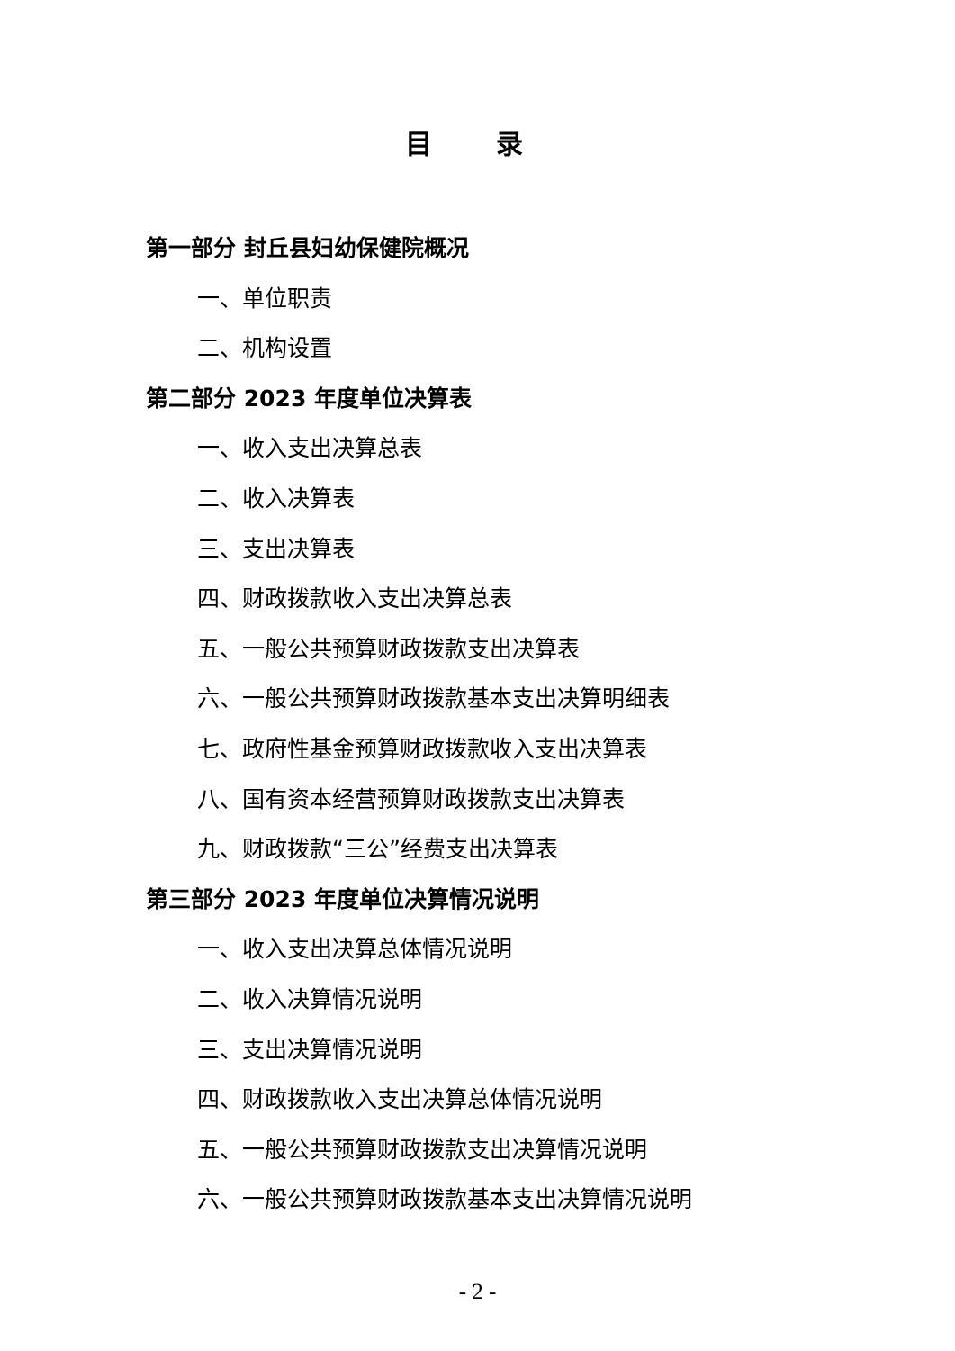目 录
第一部分 封丘县妇幼保健院概况
一、单位职责
二、机构设置
第二部分 2023 年度单位决算表
一、收入支出决算总表
二、收入决算表
三、支出决算表
四、财政拨款收入支出决算总表
五、一般公共预算财政拨款支出决算表
六、一般公共预算财政拨款基本支出决算明细表
七、政府性基金预算财政拨款收入支出决算表
八、国有资本经营预算财政拨款支出决算表
九、财政拨款“三公”经费支出决算表
第三部分 2023 年度单位决算情况说明
一、收入支出决算总体情况说明
二、收入决算情况说明
三、支出决算情况说明
四、财政拨款收入支出决算总体情况说明
五、一般公共预算财政拨款支出决算情况说明
六、一般公共预算财政拨款基本支出决算情况说明
- 2 -